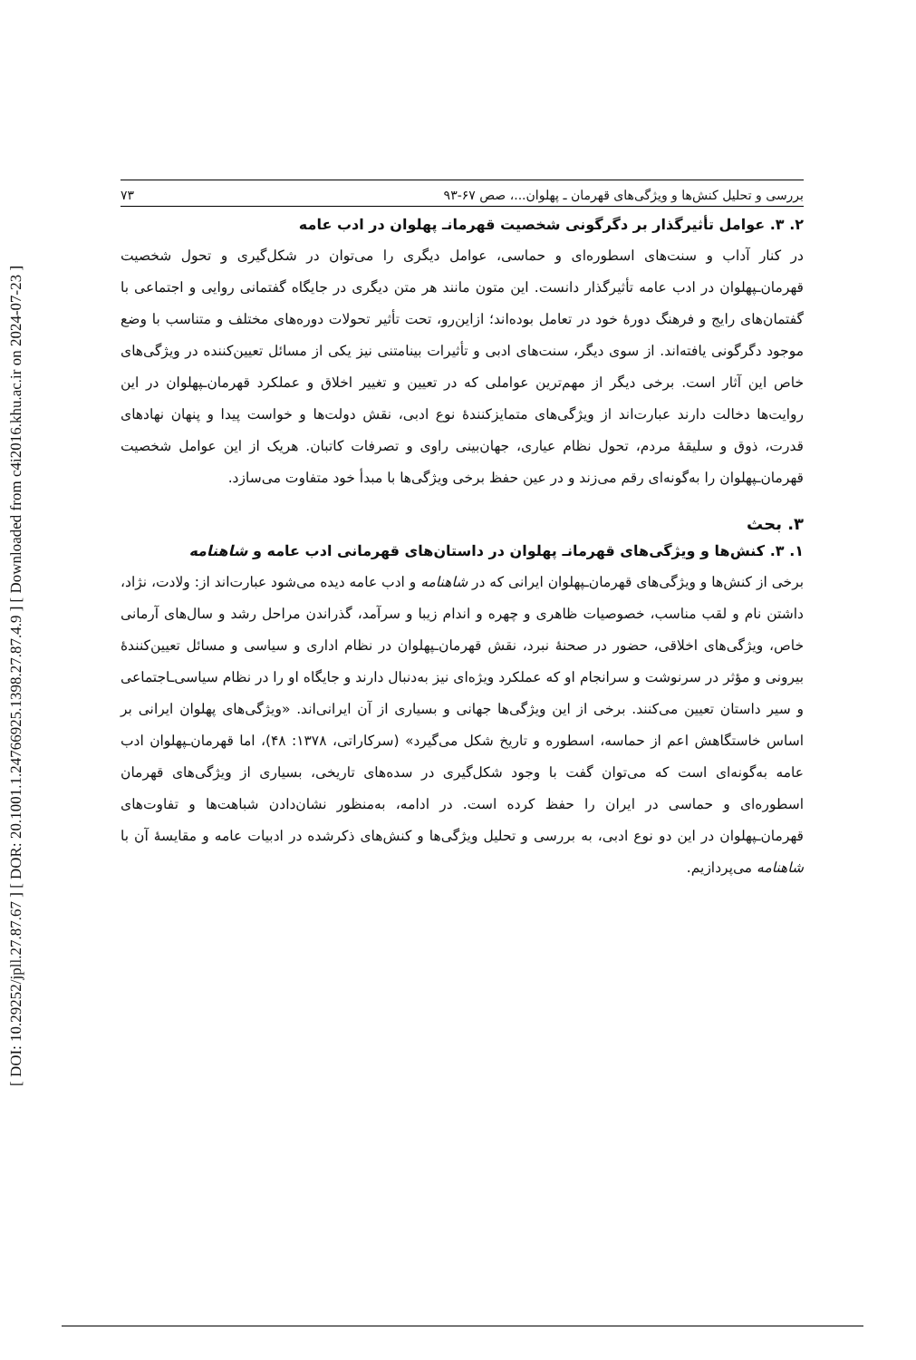[ DOI: 10.29252/jpll.27.87.67 ] [ DOR: 20.1001.1.24766925.1398.27.87.4.9 ] [ Downloaded from c4i2016.khu.ac.ir on 2024-07-23 ]
بررسی و تحلیل کنش‌ها و ویژگی‌های قهرمان ـ پهلوان...، صص ۶۷-۹۳ ۷۳
۲. ۳. عوامل تأثیرگذار بر دگرگونی شخصیت قهرمانـ پهلوان در ادب عامه
در کنار آداب و سنت‌های اسطوره‌ای و حماسی، عوامل دیگری را می‌توان در شکل‌گیری و تحول شخصیت قهرمان‌ـپهلوان در ادب عامه تأثیرگذار دانست. این متون مانند هر متن دیگری در جایگاه گفتمانی روایی و اجتماعی با گفتمان‌های رایج و فرهنگ دورهٔ خود در تعامل بوده‌اند؛ ازاین‌رو، تحت تأثیر تحولات دوره‌های مختلف و متناسب با وضع موجود دگرگونی یافته‌اند. از سوی دیگر، سنت‌های ادبی و تأثیرات بینامتنی نیز یکی از مسائل تعیین‌کننده در ویژگی‌های خاص این آثار است. برخی دیگر از مهم‌ترین عواملی که در تعیین و تغییر اخلاق و عملکرد قهرمان‌ـپهلوان در این روایت‌ها دخالت دارند عبارت‌اند از ویژگی‌های متمایزکنندهٔ نوع ادبی، نقش دولت‌ها و خواست پیدا و پنهان نهادهای قدرت، ذوق و سلیقهٔ مردم، تحول نظام عیاری، جهان‌بینی راوی و تصرفات کاتبان. هریک از این عوامل شخصیت قهرمان‌ـپهلوان را به‌گونه‌ای رقم می‌زند و در عین حفظ برخی ویژگی‌ها با مبدأ خود متفاوت می‌سازد.
۳. بحث
۱. ۳. کنش‌ها و ویژگی‌های قهرمانـ پهلوان در داستان‌های قهرمانی ادب عامه و شاهنامه
برخی از کنش‌ها و ویژگی‌های قهرمان‌ـپهلوان ایرانی که در شاهنامه و ادب عامه دیده می‌شود عبارت‌اند از: ولادت، نژاد، داشتن نام و لقب مناسب، خصوصیات ظاهری و چهره و اندام زیبا و سرآمد، گذراندن مراحل رشد و سال‌های آرمانی خاص، ویژگی‌های اخلاقی، حضور در صحنهٔ نبرد، نقش قهرمان‌ـپهلوان در نظام اداری و سیاسی و مسائل تعیین‌کنندهٔ بیرونی و مؤثر در سرنوشت و سرانجام او که عملکرد ویژه‌ای نیز به‌دنبال دارند و جایگاه او را در نظام سیاسی‌ـاجتماعی و سیر داستان تعیین می‌کنند. برخی از این ویژگی‌ها جهانی و بسیاری از آن ایرانی‌اند. «ویژگی‌های پهلوان ایرانی بر اساس خاستگاهش اعم از حماسه، اسطوره و تاریخ شکل می‌گیرد» (سرکاراتی، ۱۳۷۸: ۴۸)، اما قهرمان‌ـپهلوان ادب عامه به‌گونه‌ای است که می‌توان گفت با وجود شکل‌گیری در سده‌های تاریخی، بسیاری از ویژگی‌های قهرمان اسطوره‌ای و حماسی در ایران را حفظ کرده است. در ادامه، به‌منظور نشان‌دادن شباهت‌ها و تفاوت‌های قهرمان‌ـپهلوان در این دو نوع ادبی، به بررسی و تحلیل ویژگی‌ها و کنش‌های ذکرشده در ادبیات عامه و مقایسهٔ آن با شاهنامه می‌پردازیم.